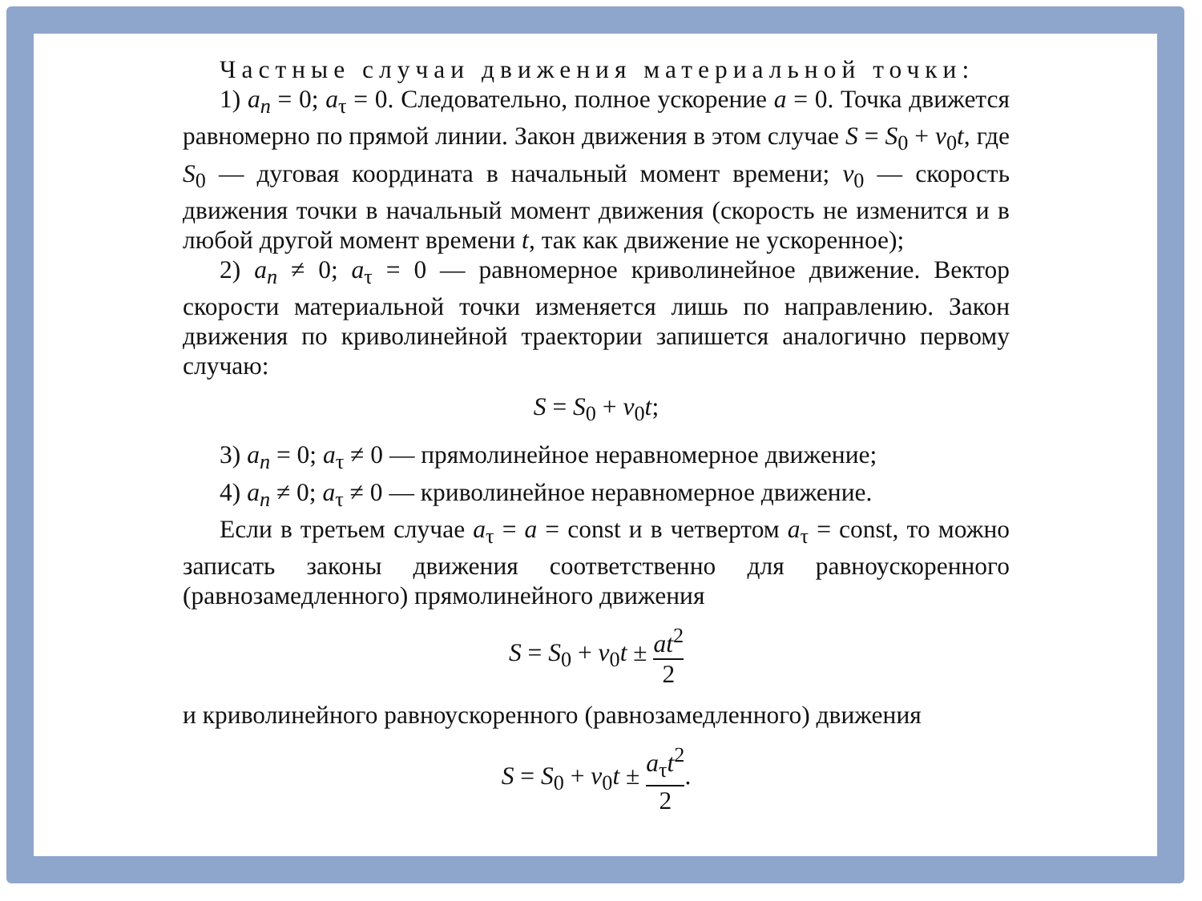Частные случаи движения материальной точки:
1) a<sub>n</sub> = 0; a<sub>τ</sub> = 0. Следовательно, полное ускорение a = 0. Точка движется равномерно по прямой линии. Закон движения в этом случае S = S<sub>0</sub> + v<sub>0</sub>t, где S<sub>0</sub> — дуговая координата в начальный момент времени; v<sub>0</sub> — скорость движения точки в начальный момент движения (скорость не изменится и в любой другой момент времени t, так как движение не ускоренное);
2) a<sub>n</sub> ≠ 0; a<sub>τ</sub> = 0 — равномерное криволинейное движение. Вектор скорости материальной точки изменяется лишь по направлению. Закон движения по криволинейной траектории запишется аналогично первому случаю:
S = S<sub>0</sub> + v<sub>0</sub>t;
3) a<sub>n</sub> = 0; a<sub>τ</sub> ≠ 0 — прямолинейное неравномерное движение;
4) a<sub>n</sub> ≠ 0; a<sub>τ</sub> ≠ 0 — криволинейное неравномерное движение.
Если в третьем случае a<sub>τ</sub> = a = const и в четвертом a<sub>τ</sub> = const, то можно записать законы движения соответственно для равноускоренного (равнозамедленного) прямолинейного движения
S = S<sub>0</sub> + v<sub>0</sub>t ± at<sup>2</sup> 2
и криволинейного равноускоренного (равнозамедленного) движения
S = S<sub>0</sub> + v<sub>0</sub>t ± a<sub>τ</sub>t<sup>2</sup> 2.